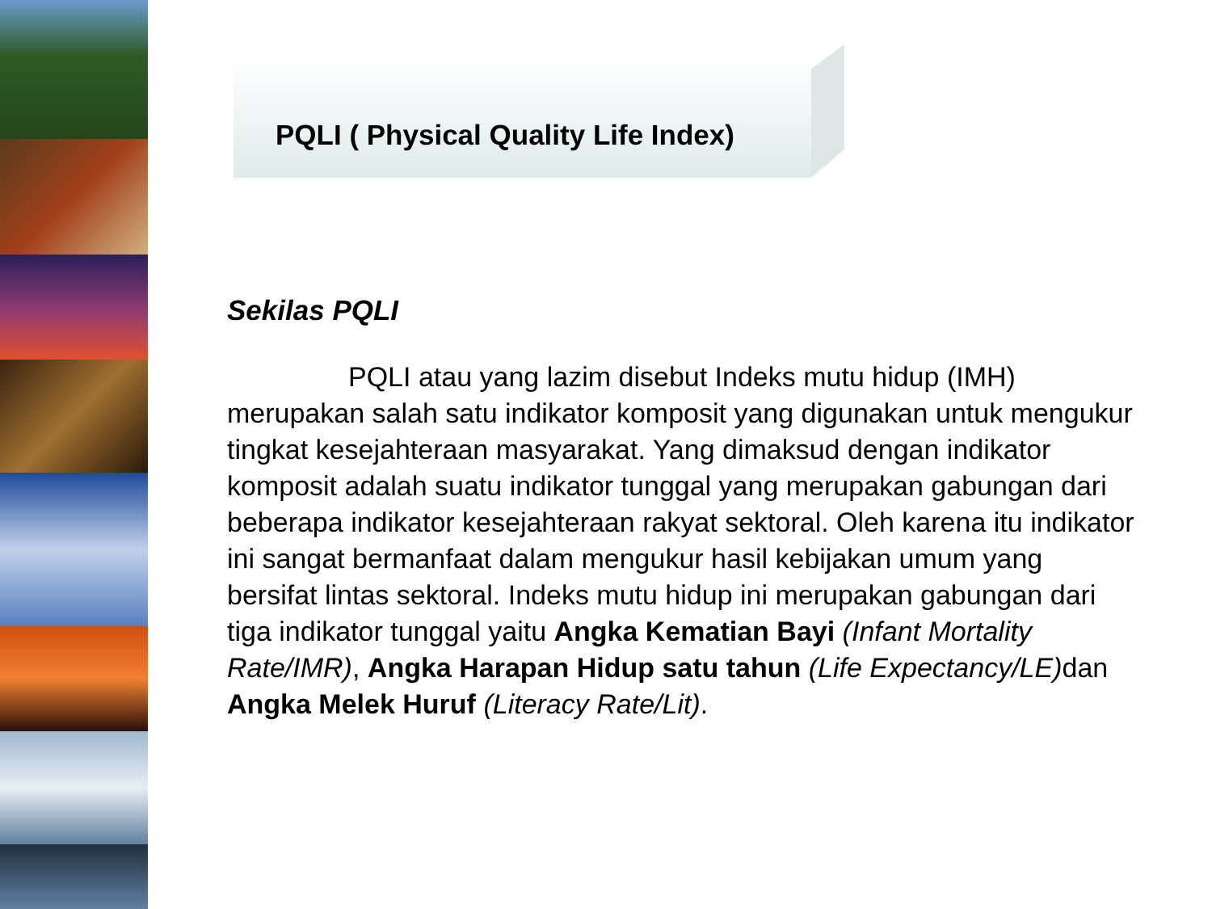PQLI ( Physical Quality Life Index)
Sekilas PQLI
PQLI atau yang lazim disebut Indeks mutu hidup (IMH) merupakan salah satu indikator komposit yang digunakan untuk mengukur tingkat kesejahteraan masyarakat. Yang dimaksud dengan indikator komposit adalah suatu indikator tunggal yang merupakan gabungan dari beberapa indikator kesejahteraan rakyat sektoral. Oleh karena itu indikator ini sangat bermanfaat dalam mengukur hasil kebijakan umum yang bersifat lintas sektoral. Indeks mutu hidup ini merupakan gabungan dari tiga indikator tunggal yaitu Angka Kematian Bayi (Infant Mortality Rate/IMR), Angka Harapan Hidup satu tahun (Life Expectancy/LE) dan Angka Melek Huruf (Literacy Rate/Lit).